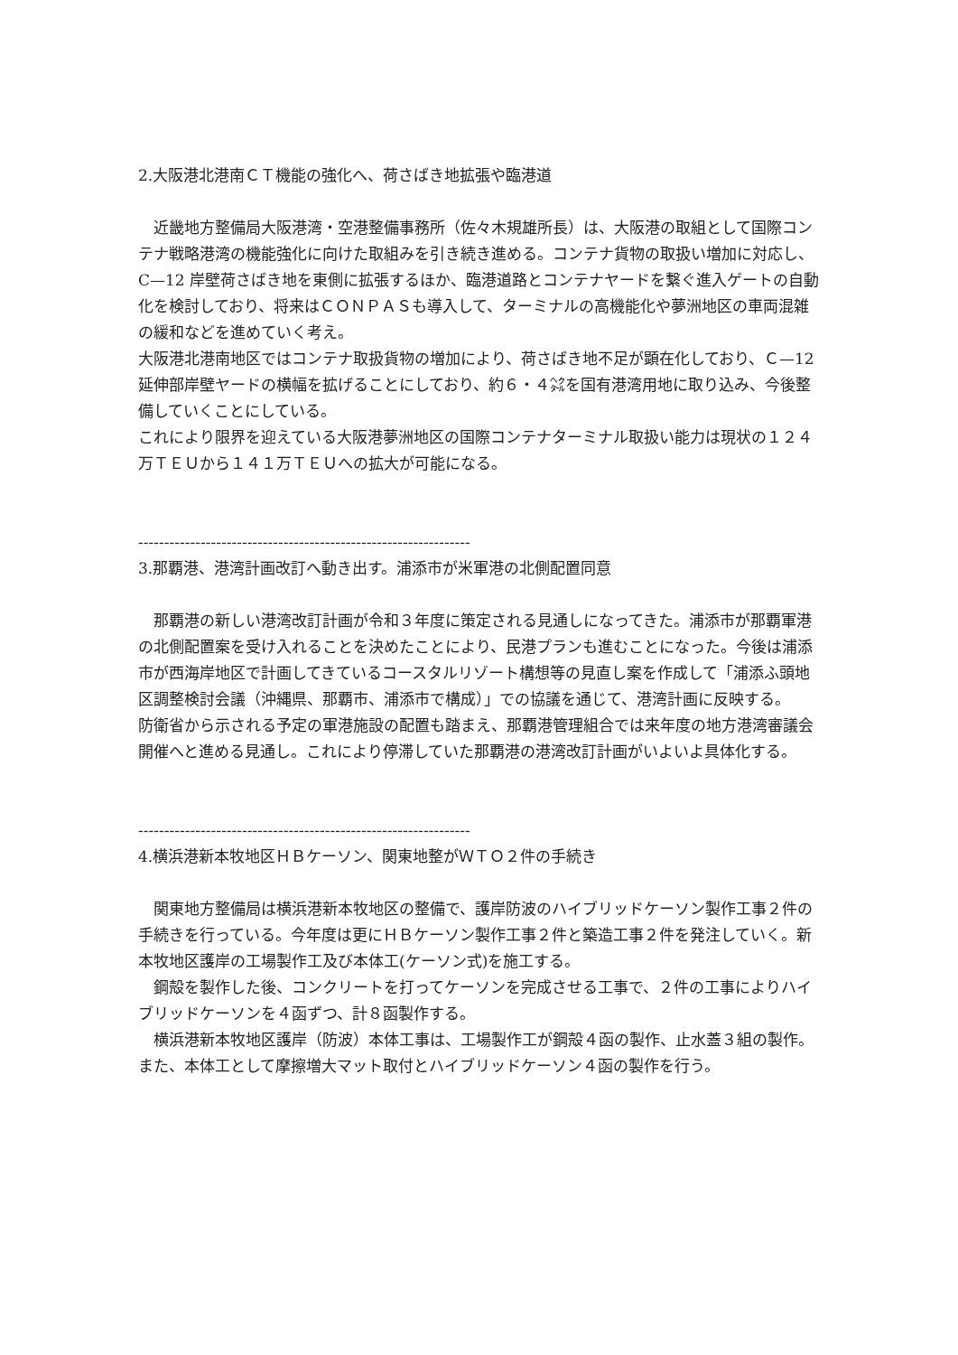2.大阪港北港南ＣＴ機能の強化へ、荷さばき地拡張や臨港道
近畿地方整備局大阪港湾・空港整備事務所（佐々木規雄所長）は、大阪港の取組として国際コンテナ戦略港湾の機能強化に向けた取組みを引き続き進める。コンテナ貨物の取扱い増加に対応し、C—12 岸壁荷さばき地を東側に拡張するほか、臨港道路とコンテナヤードを繋ぐ進入ゲートの自動化を検討しており、将来はＣＯＮＰＡＳも導入して、ターミナルの高機能化や夢洲地区の車両混雑の緩和などを進めていく考え。
大阪港北港南地区ではコンテナ取扱貨物の増加により、荷さばき地不足が顕在化しており、Ｃ—12 延伸部岸壁ヤードの横幅を拡げることにしており、約６・４㌶を国有港湾用地に取り込み、今後整備していくことにしている。
これにより限界を迎えている大阪港夢洲地区の国際コンテナターミナル取扱い能力は現状の１２４万ＴＥＵから１４１万ＴＥＵへの拡大が可能になる。
----------------------------------------------------------------
3.那覇港、港湾計画改訂へ動き出す。浦添市が米軍港の北側配置同意
那覇港の新しい港湾改訂計画が令和３年度に策定される見通しになってきた。浦添市が那覇軍港の北側配置案を受け入れることを決めたことにより、民港プランも進むことになった。今後は浦添市が西海岸地区で計画してきているコースタルリゾート構想等の見直し案を作成して「浦添ふ頭地区調整検討会議（沖縄県、那覇市、浦添市で構成）」での協議を通じて、港湾計画に反映する。
防衛省から示される予定の軍港施設の配置も踏まえ、那覇港管理組合では来年度の地方港湾審議会開催へと進める見通し。これにより停滞していた那覇港の港湾改訂計画がいよいよ具体化する。
----------------------------------------------------------------
4.横浜港新本牧地区ＨＢケーソン、関東地整がＷＴＯ２件の手続き
関東地方整備局は横浜港新本牧地区の整備で、護岸防波のハイブリッドケーソン製作工事２件の手続きを行っている。今年度は更にＨＢケーソン製作工事２件と築造工事２件を発注していく。新本牧地区護岸の工場製作工及び本体工(ケーソン式)を施工する。
鋼殻を製作した後、コンクリートを打ってケーソンを完成させる工事で、２件の工事によりハイブリッドケーソンを４函ずつ、計８函製作する。
横浜港新本牧地区護岸（防波）本体工事は、工場製作工が鋼殻４函の製作、止水蓋３組の製作。また、本体工として摩擦増大マット取付とハイブリッドケーソン４函の製作を行う。